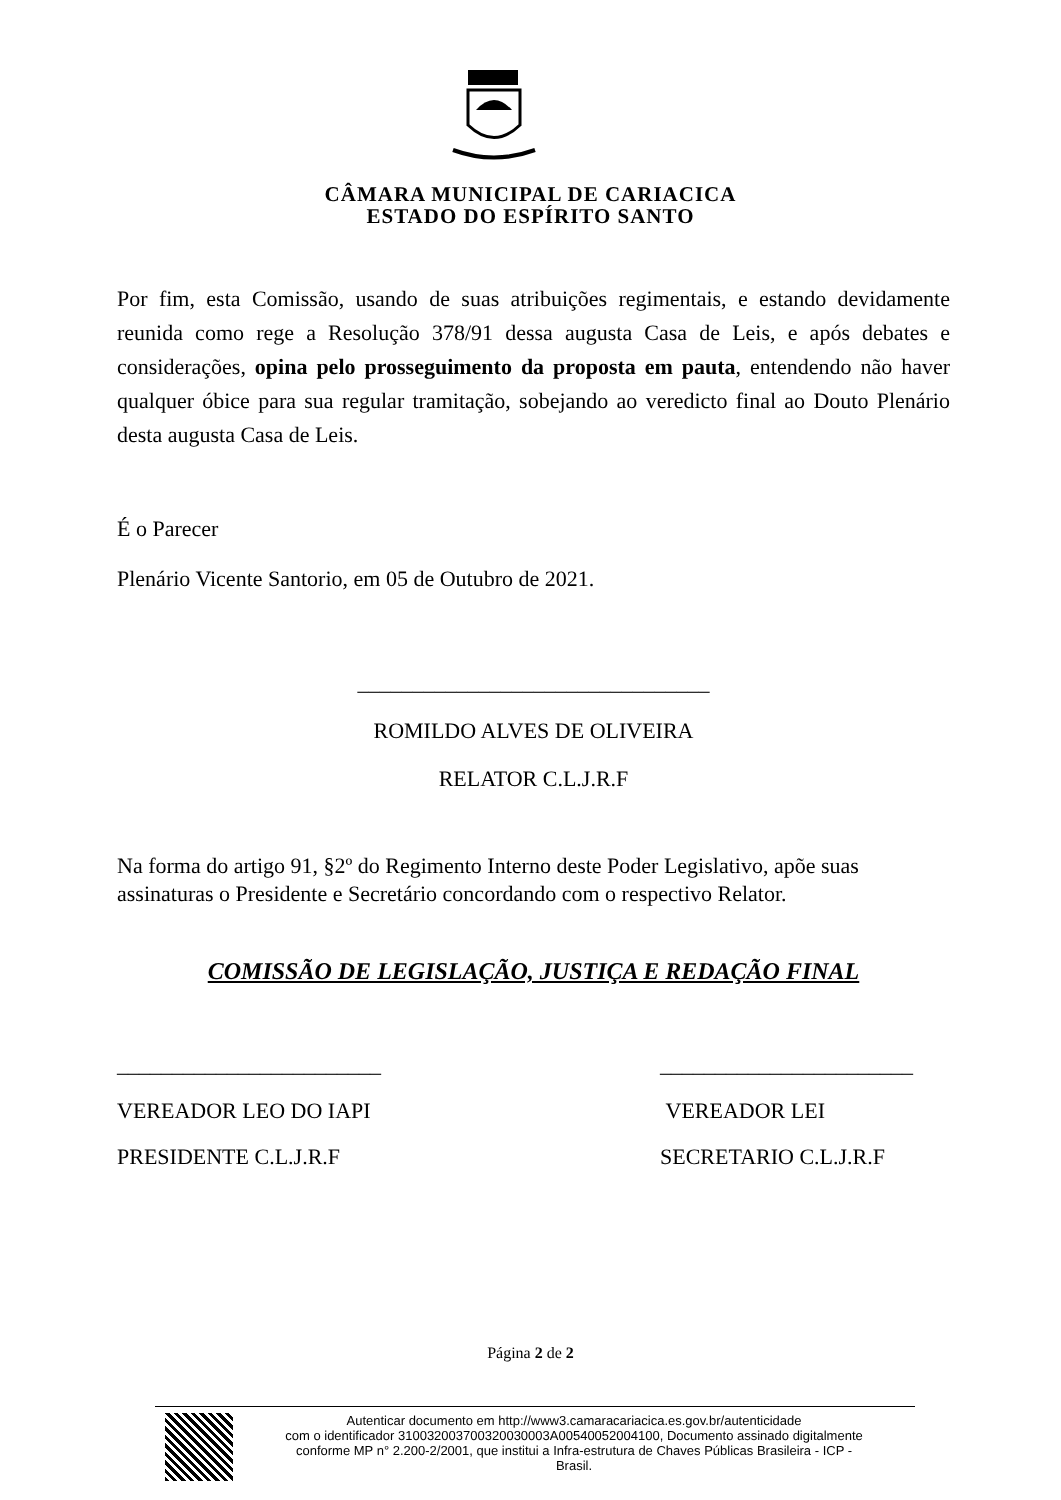CÂMARA MUNICIPAL DE CARIACICA
ESTADO DO ESPÍRITO SANTO
Por fim, esta Comissão, usando de suas atribuições regimentais, e estando devidamente reunida como rege a Resolução 378/91 dessa augusta Casa de Leis, e após debates e considerações, opina pelo prosseguimento da proposta em pauta, entendendo não haver qualquer óbice para sua regular tramitação, sobejando ao veredicto final ao Douto Plenário desta augusta Casa de Leis.
É o Parecer
Plenário Vicente Santorio, em 05 de Outubro de 2021.
________________________________
ROMILDO ALVES DE OLIVEIRA
RELATOR C.L.J.R.F
Na forma do artigo 91, §2º do Regimento Interno deste Poder Legislativo, apõe suas assinaturas o Presidente e Secretário concordando com o respectivo Relator.
COMISSÃO DE LEGISLAÇÃO, JUSTIÇA E REDAÇÃO FINAL
________________________
VEREADOR LEO DO IAPI
PRESIDENTE C.L.J.R.F
_______________________
VEREADOR LEI
SECRETARIO C.L.J.R.F
Página 2 de 2
Autenticar documento em http://www3.camaracariacica.es.gov.br/autenticidade
com o identificador 310032003700320030003A00540052004100, Documento assinado digitalmente
conforme MP n° 2.200-2/2001, que institui a Infra-estrutura de Chaves Públicas Brasileira - ICP -
Brasil.